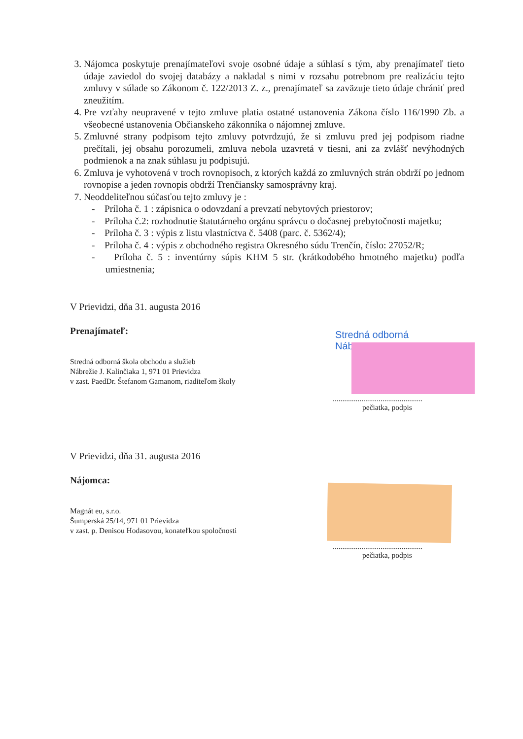3. Nájomca poskytuje prenajímateľovi svoje osobné údaje a súhlasí s tým, aby prenajímateľ tieto údaje zaviedol do svojej databázy a nakladal s nimi v rozsahu potrebnom pre realizáciu tejto zmluvy v súlade so Zákonom č. 122/2013 Z. z., prenajímateľ sa zaväzuje tieto údaje chrániť pred zneužitím.
4. Pre vzťahy neupravené v tejto zmluve platia ostatné ustanovenia Zákona číslo 116/1990 Zb. a všeobecné ustanovenia Občianskeho zákonníka o nájomnej zmluve.
5. Zmluvné strany podpisom tejto zmluvy potvrdzujú, že si zmluvu pred jej podpisom riadne prečítali, jej obsahu porozumeli, zmluva nebola uzavretá v tiesni, ani za zvlášť nevýhodných podmienok a na znak súhlasu ju podpisujú.
6. Zmluva je vyhotovená v troch rovnopisoch, z ktorých každá zo zmluvných strán obdrží po jednom rovnopise a jeden rovnopis obdrží Trenčiansky samosprávny kraj.
7. Neoddeliteľnou súčasťou tejto zmluvy je :
- Príloha č. 1 : zápisnica o odovzdaní a prevzatí nebytových priestorov;
- Príloha č.2: rozhodnutie štatutárneho orgánu správcu o dočasnej prebytočnosti majetku;
- Príloha č. 3 : výpis z listu vlastníctva č. 5408 (parc. č. 5362/4);
- Príloha č. 4 : výpis z obchodného registra Okresného súdu Trenčín, číslo: 27052/R;
- Príloha č. 5 : inventúrny súpis KHM 5 str. (krátkodobého hmotného majetku) podľa umiestnenia;
V Prievidzi, dňa 31. augusta 2016
Prenajímateľ:
Stredná odborná škola obchodu a služieb
Nábrežie J. Kalinčiaka 1, 971 01 Prievidza
v zast. PaedDr. Štefanom Gamanom, riaditeľom školy
V Prievidzi, dňa 31. augusta 2016
Nájomca:
Magnát eu, s.r.o.
Šumperská 25/14, 971 01 Prievidza
v zast. p. Denisou Hodasovou, konateľkou spoločnosti
Stredná odborná
Náb
...............................................
pečiatka, podpis
...............................................
pečiatka, podpis